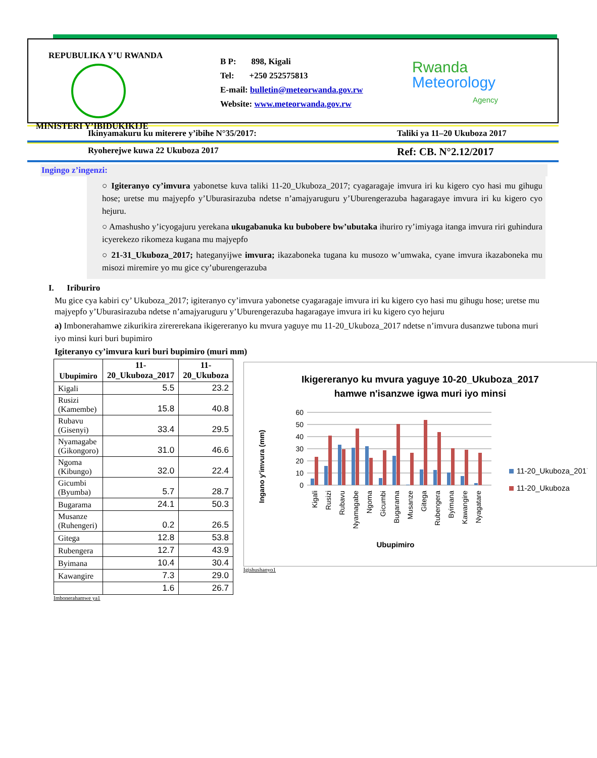REPUBULIKA Y’U RWANDA
MINISTERI Y’IBIDUKIKIJE
B P: 898, Kigali
Tel: +250 252575813
E-mail: bulletin@meteorwanda.gov.rw
Website: www.meteorwanda.gov.rw
Rwanda
Meteorology
Agency
Ikinyamakuru ku miterere y’ibihe N°35/2017: Taliki ya 11–20 Ukuboza 2017
Ryoherejwe kuwa 22 Ukuboza 2017 Ref: CB. N°2.12/2017
Ingingo z’ingenzi:
○ Igiteranyo cy’imvura yabonetse kuva taliki 11-20_Ukuboza_2017; cyagaragaje imvura iri ku kigero cyo hasi mu gihugu hose; uretse mu majyepfo y’Uburasirazuba ndetse n’amajyaruguru y’Uburengerazuba hagaragaye imvura iri ku kigero cyo hejuru.
○ Amashusho y’icyogajuru yerekana ukugabanuka ku bubobere bw’ubutaka ihuriro ry’imiyaga itanga imvura riri guhindura icyerekezo rikomeza kugana mu majyepfo
○ 21-31_Ukuboza_2017; hateganyijwe imvura; ikazaboneka tugana ku musozo w’umwaka, cyane imvura ikazaboneka mu misozi miremire yo mu gice cy’uburengerazuba
I. Iriburiro
Mu gice cya kabiri cy’ Ukuboza_2017; igiteranyo cy’imvura yabonetse cyagaragaje imvura iri ku kigero cyo hasi mu gihugu hose; uretse mu majyepfo y’Uburasirazuba ndetse n’amajyaruguru y’Uburengerazuba hagaragaye imvura iri ku kigero cyo hejuru
a) Imbonerahamwe zikurikira zirererekana ikigereranyo ku mvura yaguye mu 11-20_Ukuboza_2017 ndetse n’imvura dusanzwe tubona muri iyo minsi kuri buri bupimiro
Igiteranyo cy’imvura kuri buri bupimiro (muri mm)
| Ubupimiro | 11-20_Ukuboza_2017 | 11-20_Ukuboza |
| --- | --- | --- |
| Kigali | 5.5 | 23.2 |
| Rusizi (Kamembe) | 15.8 | 40.8 |
| Rubavu (Gisenyi) | 33.4 | 29.5 |
| Nyamagabe (Gikongoro) | 31.0 | 46.6 |
| Ngoma (Kibungo) | 32.0 | 22.4 |
| Gicumbi (Byumba) | 5.7 | 28.7 |
| Bugarama | 24.1 | 50.3 |
| Musanze (Ruhengeri) | 0.2 | 26.5 |
| Gitega | 12.8 | 53.8 |
| Rubengera | 12.7 | 43.9 |
| Byimana | 10.4 | 30.4 |
| Kawangire | 7.3 | 29.0 |
| | 1.6 | 26.7 |
Imbonerahamwe ya1
Ikigereranyo ku mvura yaguye 10-20_Ukuboza_2017
hamwe n'isanzwe igwa muri iyo minsi
Ingano y'imvura (mm)
0
10
20
30
40
50
60
Kigali
Rusizi
Rubavu
Nyamagabe
Ngoma
Gicumbi
Bugarama
Musanze
Gitega
Rubengera
Byimana
Kawangire
Nyagatare
Ubupimiro
11-20_Ukuboza_2017
11-20_Ukuboza
Igishushanyo1